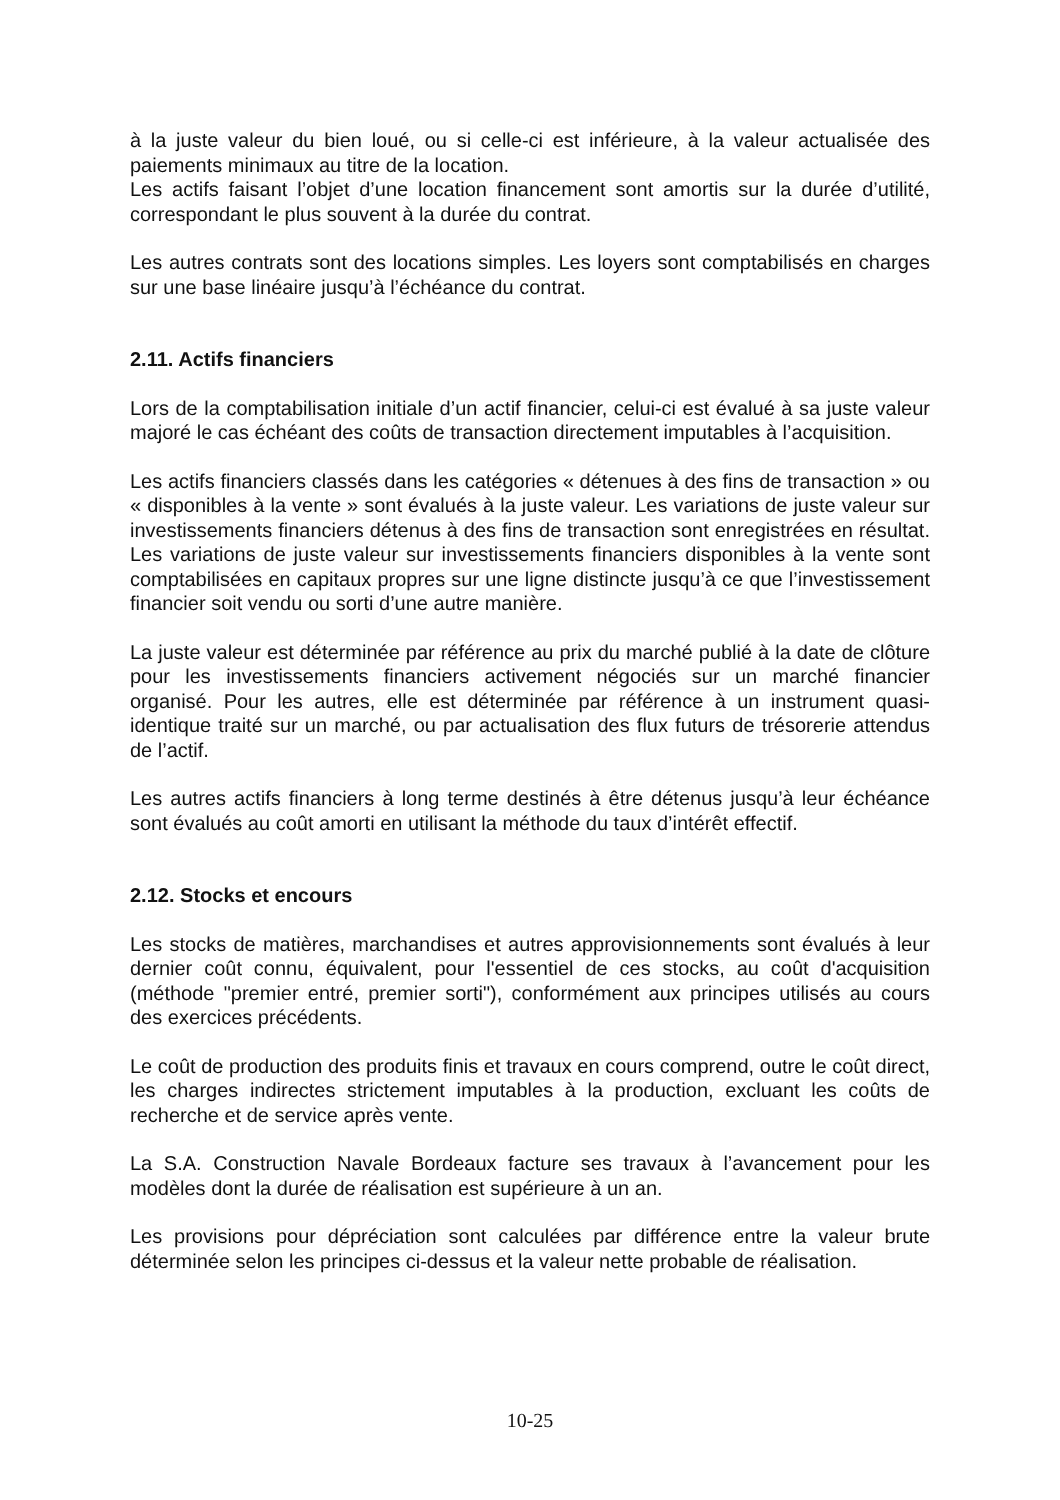à la juste valeur du bien loué, ou si celle-ci est inférieure, à la valeur actualisée des paiements minimaux au titre de la location.
Les actifs faisant l’objet d’une location financement sont amortis sur la durée d’utilité, correspondant le plus souvent à la durée du contrat.
Les autres contrats sont des locations simples. Les loyers sont comptabilisés en charges sur une base linéaire jusqu’à l’échéance du contrat.
2.11. Actifs financiers
Lors de la comptabilisation initiale d’un actif financier, celui-ci est évalué à sa juste valeur majoré le cas échéant des coûts de transaction directement imputables à l’acquisition.
Les actifs financiers classés dans les catégories « détenues à des fins de transaction » ou « disponibles à la vente » sont évalués à la juste valeur. Les variations de juste valeur sur investissements financiers détenus à des fins de transaction sont enregistrées en résultat. Les variations de juste valeur sur investissements financiers disponibles à la vente sont comptabilisées en capitaux propres sur une ligne distincte jusqu’à ce que l’investissement financier soit vendu ou sorti d’une autre manière.
La juste valeur est déterminée par référence au prix du marché publié à la date de clôture pour les investissements financiers activement négociés sur un marché financier organisé. Pour les autres, elle est déterminée par référence à un instrument quasi-identique traité sur un marché, ou par actualisation des flux futurs de trésorerie attendus de l’actif.
Les autres actifs financiers à long terme destinés à être détenus jusqu’à leur échéance sont évalués au coût amorti en utilisant la méthode du taux d’intérêt effectif.
2.12. Stocks et encours
Les stocks de matières, marchandises et autres approvisionnements sont évalués à leur dernier coût connu, équivalent, pour l'essentiel de ces stocks, au coût d'acquisition (méthode "premier entré, premier sorti"), conformément aux principes utilisés au cours des exercices précédents.
Le coût de production des produits finis et travaux en cours comprend, outre le coût direct, les charges indirectes strictement imputables à la production, excluant les coûts de recherche et de service après vente.
La S.A. Construction Navale Bordeaux facture ses travaux à l’avancement pour les modèles dont la durée de réalisation est supérieure à un an.
Les provisions pour dépréciation sont calculées par différence entre la valeur brute déterminée selon les principes ci-dessus et la valeur nette probable de réalisation.
10-25